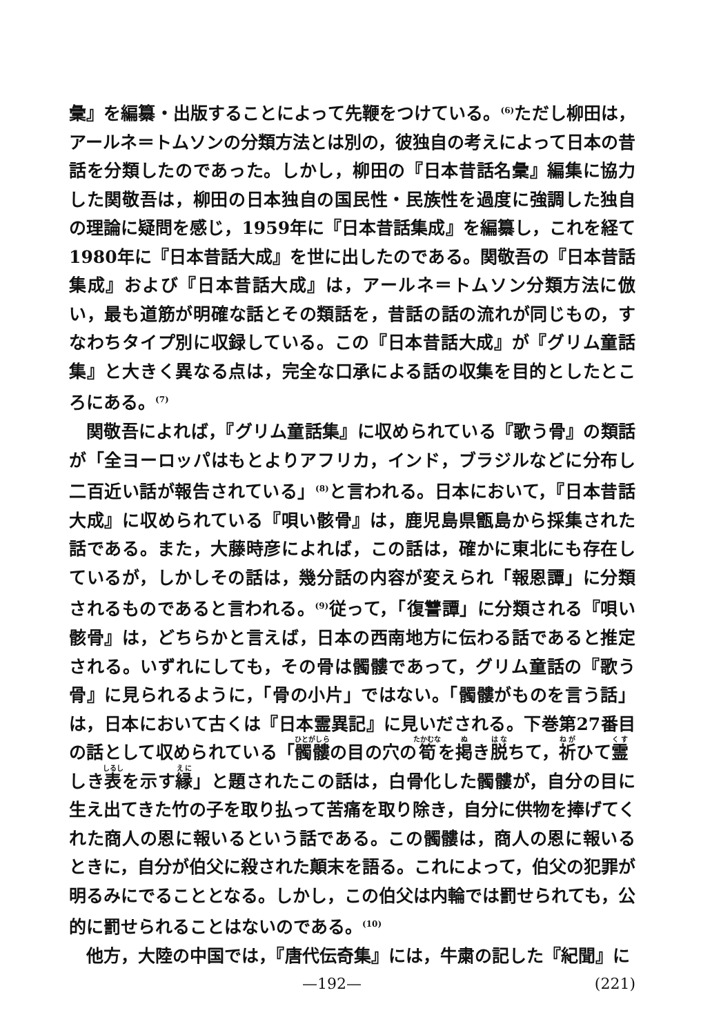彙』を編纂・出版することによって先鞭をつけている。<sup>(6)</sup>ただし柳田は，アールネ＝トムソンの分類方法とは別の，彼独自の考えによって日本の昔話を分類したのであった。しかし，柳田の『日本昔話名彙』編集に協力した関敬吾は，柳田の日本独自の国民性・民族性を過度に強調した独自の理論に疑問を感じ，1959年に『日本昔話集成』を編纂し，これを経て1980年に『日本昔話大成』を世に出したのである。関敬吾の『日本昔話集成』および『日本昔話大成』は，アールネ＝トムソン分類方法に倣い，最も道筋が明確な話とその類話を，昔話の話の流れが同じもの，すなわちタイプ別に収録している。この『日本昔話大成』が『グリム童話集』と大きく異なる点は，完全な口承による話の収集を目的としたところにある。<sup>(7)</sup>
関敬吾によれば，『グリム童話集』に収められている『歌う骨』の類話が「全ヨーロッパはもとよりアフリカ，インド，ブラジルなどに分布し二百近い話が報告されている」<sup>(8)</sup>と言われる。日本において，『日本昔話大成』に収められている『唄い骸骨』は，鹿児島県甑島から採集された話である。また，大藤時彦によれば，この話は，確かに東北にも存在しているが，しかしその話は，幾分話の内容が変えられ「報恩譚」に分類されるものであると言われる。<sup>(9)</sup>従って，「復讐譚」に分類される『唄い骸骨』は，どちらかと言えば，日本の西南地方に伝わる話であると推定される。いずれにしても，その骨は髑髏であって，グリム童話の『歌う骨』に見られるように，「骨の小片」ではない。「髑髏がものを言う話」は，日本において古くは『日本霊異記』に見いだされる。下巻第27番目の話として収められている「髑髏の目の穴の筍を掲き脱ちて，祈ひて霊しき表を示す縁」と題されたこの話は，白骨化した髑髏が，自分の目に生え出てきた竹の子を取り払って苦痛を取り除き，自分に供物を捧げてくれた商人の恩に報いるという話である。この髑髏は，商人の恩に報いるときに，自分が伯父に殺された顛末を語る。これによって，伯父の犯罪が明るみにでることとなる。しかし，この伯父は内輪では罰せられても，公的に罰せられることはないのである。<sup>(10)</sup>
他方，大陸の中国では，『唐代伝奇集』には，牛粛の記した『紀聞』に
—192— (221)